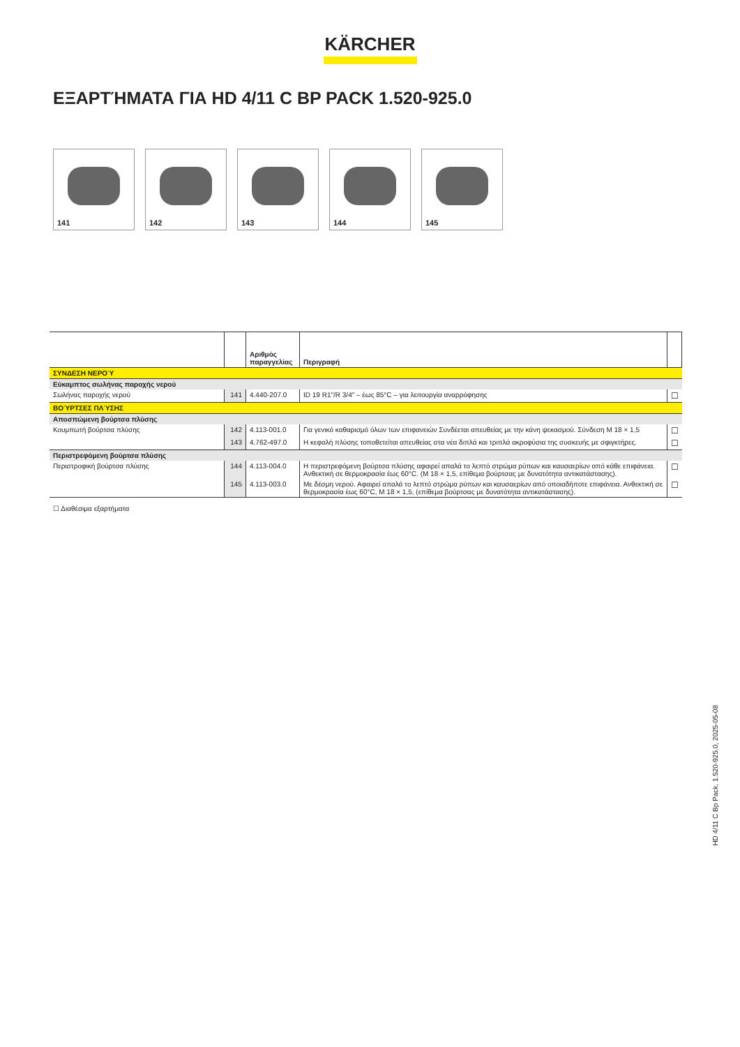KÄRCHER
ΕΞΑΡΤΉΜΑΤΑ ΓΙΑ HD 4/11 C BP PACK 1.520-925.0
141
142
143
144
145
| | | Αριθμός παραγγελίας | Περιγραφή | |
| --- | --- | --- | --- | --- |
| ΣΥΝΔΕΣΗ ΝΕΡΟΎ | | | | |
| Εύκαμπτος σωλήνας παροχής νερού | | | | |
| Σωλήνας παροχής νερού | 141 | 4.440-207.0 | ID 19 R1"/R 3/4" – έως 85°C – για λειτουργία αναρρόφησης | ☐ |
| ΒΟΎΡΤΣΕΣ ΠΛΎΣΗΣ | | | | |
| Αποσπώμενη βούρτσα πλύσης | | | | |
| Κουμπωτή βούρτσα πλύσης | 142 | 4.113-001.0 | Για γενικό καθαρισμό όλων των επιφανειών Συνδέεται απευθείας με την κάνη ψεκασμού. Σύνδεση M 18 × 1,5 | ☐ |
| | 143 | 4.762-497.0 | Η κεφαλή πλύσης τοποθετείται απευθείας στα νέα διπλά και τριπλά ακροφύσια της συσκευής με σφιγκτήρες. | ☐ |
| Περιστρεφόμενη βούρτσα πλύσης | | | | |
| Περιστροφική βούρτσα πλύσης | 144 | 4.113-004.0 | Η περιστρεφόμενη βούρτσα πλύσης αφαιρεί απαλά το λεπτό στρώμα ρύπων και καυσαερίων από κάθε επιφάνεια. Ανθεκτική σε θερμοκρασία έως 60°C. (M 18 × 1,5, επίθεμα βούρτσας με δυνατότητα αντικατάστασης). | ☐ |
| | 145 | 4.113-003.0 | Με δέσμη νερού. Αφαιρεί απαλά το λεπτό στρώμα ρύπων και καυσαερίων από οποιαδήποτε επιφάνεια. Ανθεκτική σε θερμοκρασία έως 60°C, M 18 × 1,5, (επίθεμα βούρτσας με δυνατότητα αντικατάστασης). | ☐ |
☐ Διαθέσιμα εξαρτήματα
HD 4/11 C Bp Pack, 1.520-925.0, 2025-05-08